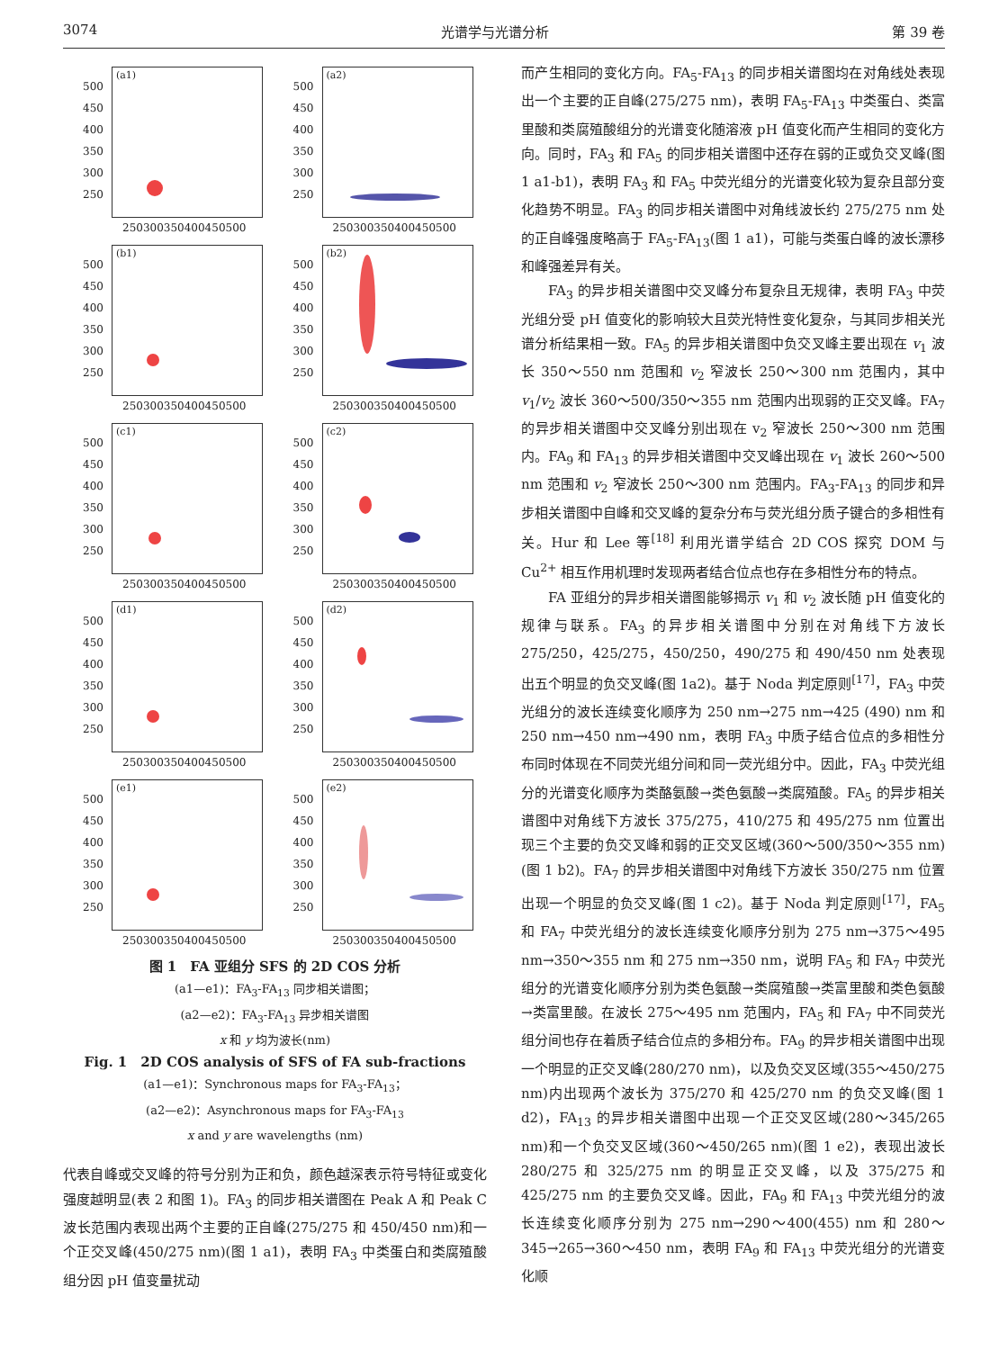3074 光谱学与光谱分析 第 39 卷
500
450
400
350
300
250
(a1)
250300350400450500
500
450
400
350
300
250
(a2)
250300350400450500
500
450
400
350
300
250
(b1)
250300350400450500
500
450
400
350
300
250
(b2)
250300350400450500
500
450
400
350
300
250
(c1)
250300350400450500
500
450
400
350
300
250
(c2)
250300350400450500
500
450
400
350
300
250
(d1)
250300350400450500
500
450
400
350
300
250
(d2)
250300350400450500
500
450
400
350
300
250
(e1)
250300350400450500
500
450
400
350
300
250
(e2)
250300350400450500
图 1　FA 亚组分 SFS 的 2D COS 分析
(a1—e1)：FA<sub>3</sub>-FA<sub>13</sub> 同步相关谱图；
(a2—e2)：FA<sub>3</sub>-FA<sub>13</sub> 异步相关谱图
x 和 y 均为波长(nm)
Fig. 1　2D COS analysis of SFS of FA sub-fractions
(a1—e1)：Synchronous maps for FA<sub>3</sub>-FA<sub>13</sub>；
(a2—e2)：Asynchronous maps for FA<sub>3</sub>-FA<sub>13</sub>
x and y are wavelengths (nm)
代表自峰或交叉峰的符号分别为正和负，颜色越深表示符号特征或变化强度越明显(表 2 和图 1)。FA<sub>3</sub> 的同步相关谱图在 Peak A 和 Peak C 波长范围内表现出两个主要的正自峰(275/275 和 450/450 nm)和一个正交叉峰(450/275 nm)(图 1 a1)，表明 FA<sub>3</sub> 中类蛋白和类腐殖酸组分因 pH 值变量扰动
而产生相同的变化方向。FA<sub>5</sub>-FA<sub>13</sub> 的同步相关谱图均在对角线处表现出一个主要的正自峰(275/275 nm)，表明 FA<sub>5</sub>-FA<sub>13</sub> 中类蛋白、类富里酸和类腐殖酸组分的光谱变化随溶液 pH 值变化而产生相同的变化方向。同时，FA<sub>3</sub> 和 FA<sub>5</sub> 的同步相关谱图中还存在弱的正或负交叉峰(图 1 a1-b1)，表明 FA<sub>3</sub> 和 FA<sub>5</sub> 中荧光组分的光谱变化较为复杂且部分变化趋势不明显。FA<sub>3</sub> 的同步相关谱图中对角线波长约 275/275 nm 处的正自峰强度略高于 FA<sub>5</sub>-FA<sub>13</sub>(图 1 a1)，可能与类蛋白峰的波长漂移和峰强差异有关。
FA<sub>3</sub> 的异步相关谱图中交叉峰分布复杂且无规律，表明 FA<sub>3</sub> 中荧光组分受 pH 值变化的影响较大且荧光特性变化复杂，与其同步相关光谱分析结果相一致。FA<sub>5</sub> 的异步相关谱图中负交叉峰主要出现在 v<sub>1</sub> 波长 350～550 nm 范围和 v<sub>2</sub> 窄波长 250～300 nm 范围内，其中 v<sub>1</sub>/v<sub>2</sub> 波长 360～500/350～355 nm 范围内出现弱的正交叉峰。FA<sub>7</sub> 的异步相关谱图中交叉峰分别出现在 v<sub>2</sub> 窄波长 250～300 nm 范围内。FA<sub>9</sub> 和 FA<sub>13</sub> 的异步相关谱图中交叉峰出现在 v<sub>1</sub> 波长 260～500 nm 范围和 v<sub>2</sub> 窄波长 250～300 nm 范围内。FA<sub>3</sub>-FA<sub>13</sub> 的同步和异步相关谱图中自峰和交叉峰的复杂分布与荧光组分质子键合的多相性有关。Hur 和 Lee 等<sup>[18]</sup> 利用光谱学结合 2D COS 探究 DOM 与 Cu<sup>2+</sup> 相互作用机理时发现两者结合位点也存在多相性分布的特点。
FA 亚组分的异步相关谱图能够揭示 v<sub>1</sub> 和 v<sub>2</sub> 波长随 pH 值变化的规律与联系。FA<sub>3</sub> 的异步相关谱图中分别在对角线下方波长 275/250，425/275，450/250，490/275 和 490/450 nm 处表现出五个明显的负交叉峰(图 1a2)。基于 Noda 判定原则<sup>[17]</sup>，FA<sub>3</sub> 中荧光组分的波长连续变化顺序为 250 nm→275 nm→425 (490) nm 和 250 nm→450 nm→490 nm，表明 FA<sub>3</sub> 中质子结合位点的多相性分布同时体现在不同荧光组分间和同一荧光组分中。因此，FA<sub>3</sub> 中荧光组分的光谱变化顺序为类酪氨酸→类色氨酸→类腐殖酸。FA<sub>5</sub> 的异步相关谱图中对角线下方波长 375/275，410/275 和 495/275 nm 位置出现三个主要的负交叉峰和弱的正交叉区域(360～500/350～355 nm)(图 1 b2)。FA<sub>7</sub> 的异步相关谱图中对角线下方波长 350/275 nm 位置出现一个明显的负交叉峰(图 1 c2)。基于 Noda 判定原则<sup>[17]</sup>，FA<sub>5</sub> 和 FA<sub>7</sub> 中荧光组分的波长连续变化顺序分别为 275 nm→375～495 nm→350～355 nm 和 275 nm→350 nm，说明 FA<sub>5</sub> 和 FA<sub>7</sub> 中荧光组分的光谱变化顺序分别为类色氨酸→类腐殖酸→类富里酸和类色氨酸→类富里酸。在波长 275～495 nm 范围内，FA<sub>5</sub> 和 FA<sub>7</sub> 中不同荧光组分间也存在着质子结合位点的多相分布。FA<sub>9</sub> 的异步相关谱图中出现一个明显的正交叉峰(280/270 nm)，以及负交叉区域(355～450/275 nm)内出现两个波长为 375/270 和 425/270 nm 的负交叉峰(图 1 d2)，FA<sub>13</sub> 的异步相关谱图中出现一个正交叉区域(280～345/265 nm)和一个负交叉区域(360～450/265 nm)(图 1 e2)，表现出波长 280/275 和 325/275 nm 的明显正交叉峰，以及 375/275 和 425/275 nm 的主要负交叉峰。因此，FA<sub>9</sub> 和 FA<sub>13</sub> 中荧光组分的波长连续变化顺序分别为 275 nm→290～400(455) nm 和 280～345→265→360～450 nm，表明 FA<sub>9</sub> 和 FA<sub>13</sub> 中荧光组分的光谱变化顺